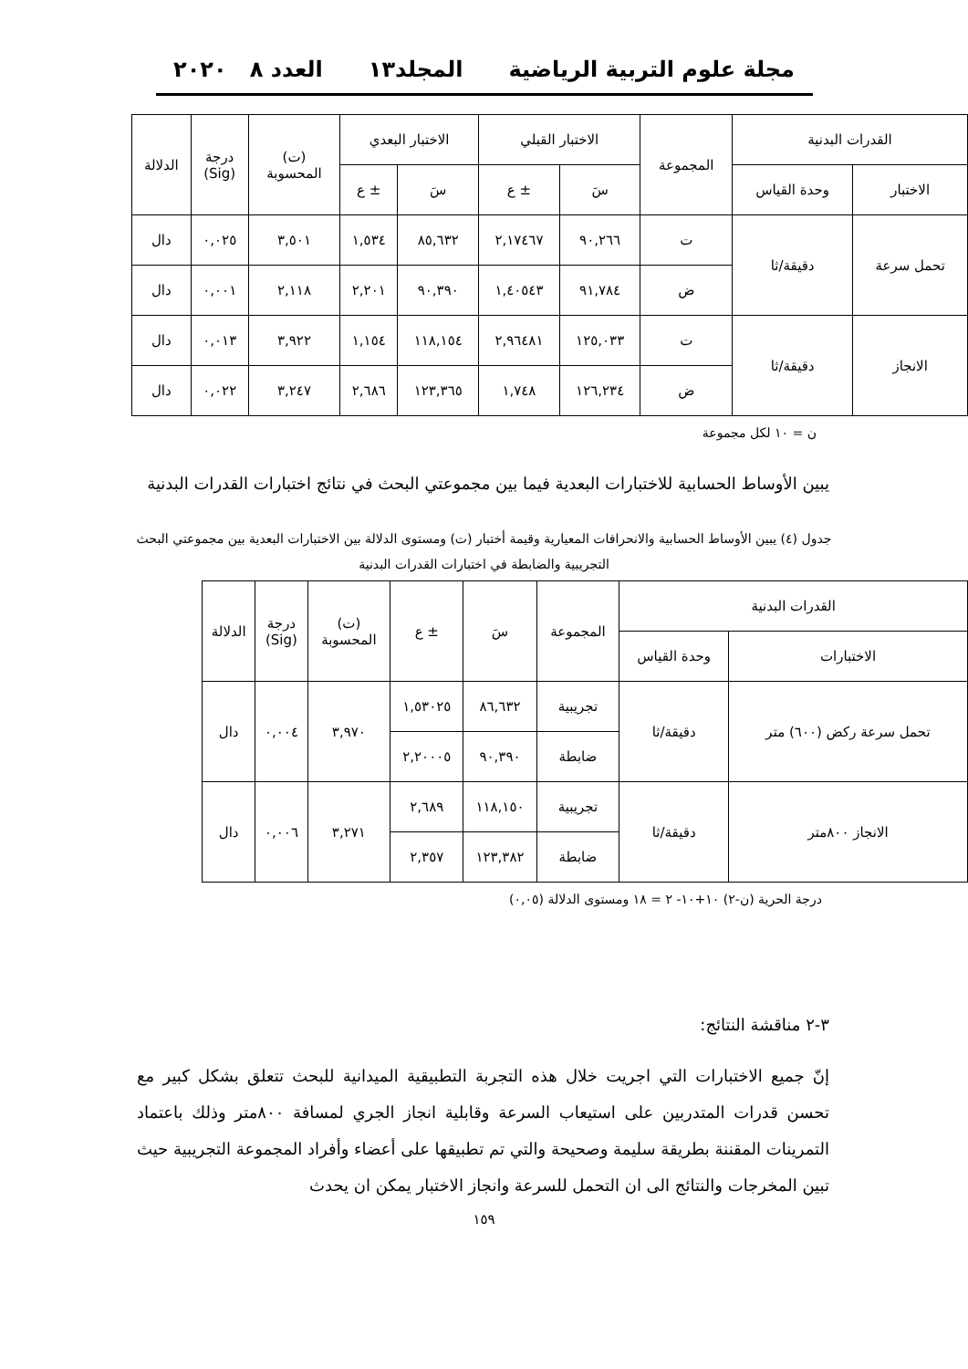مجلة علوم التربية الرياضية المجلد١٣ العدد ٨ ٢٠٢٠
| القدرات البدنية | | المجموعة | الاختبار القبلي | | الاختبار البعدي | | (ت) المحسوبة | درجة (Sig) | الدلالة |
| --- | --- | --- | --- | --- | --- | --- | --- | --- | --- |
| الاختبار | وحدة القياس | | سَ | ± ع | سَ | ± ع | | | |
| تحمل سرعة | دقيقة/ثا | ت | ٩٠,٢٦٦ | ٢,١٧٤٦٧ | ٨٥,٦٣٢ | ١,٥٣٤ | ٣,٥٠١ | ٠,٠٢٥ | دال |
| | | ض | ٩١,٧٨٤ | ١,٤٠٥٤٣ | ٩٠,٣٩٠ | ٢,٢٠١ | ٢,١١٨ | ٠,٠٠١ | دال |
| الانجاز | دقيقة/ثا | ت | ١٢٥,٠٣٣ | ٢,٩٦٤٨١ | ١١٨,١٥٤ | ١,١٥٤ | ٣,٩٢٢ | ٠,٠١٣ | دال |
| | | ض | ١٢٦,٢٣٤ | ١,٧٤٨ | ١٢٣,٣٦٥ | ٢,٦٨٦ | ٣,٢٤٧ | ٠,٠٢٢ | دال |
ن = ١٠ لكل مجموعة
يبين الأوساط الحسابية للاختبارات البعدية فيما بين مجموعتي البحث في نتائج اختبارات القدرات البدنية
جدول (٤) يبين الأوساط الحسابية والانحرافات المعيارية وقيمة أختبار (ت) ومستوى الدلالة بين الاختبارات البعدية بين مجموعتي البحث التجريبية والضابطة في اختبارات القدرات البدنية
| القدرات البدنية | | المجموعة | سَ | ± ع | (ت) المحسوبة | درجة (Sig) | الدلالة |
| --- | --- | --- | --- | --- | --- | --- | --- |
| الاختبارات | وحدة القياس | | | | | | |
| تحمل سرعة ركض (٦٠٠) متر | دقيقة/ثا | تجريبية | ٨٦,٦٣٢ | ١,٥٣٠٢٥ | ٣,٩٧٠ | ٠,٠٠٤ | دال |
| | | ضابطة | ٩٠,٣٩٠ | ٢,٢٠٠٠٥ | | | |
| الانجاز ٨٠٠متر | دقيقة/ثا | تجريبية | ١١٨,١٥٠ | ٢,٦٨٩ | ٣,٢٧١ | ٠,٠٠٦ | دال |
| | | ضابطة | ١٢٣,٣٨٢ | ٢,٣٥٧ | | | |
درجة الحرية (ن-٢) ١٠+١٠- ٢ = ١٨ ومستوى الدلالة (٠,٠٥)
٣-٢ مناقشة النتائج:
إنّ جميع الاختبارات التي اجريت خلال هذه التجربة التطبيقية الميدانية للبحث تتعلق بشكل كبير مع تحسن قدرات المتدربين على استيعاب السرعة وقابلية انجاز الجري لمسافة ٨٠٠متر وذلك باعتماد التمرينات المقننة بطريقة سليمة وصحيحة والتي تم تطبيقها على أعضاء وأفراد المجموعة التجريبية حيث تبين المخرجات والنتائج الى ان التحمل للسرعة وانجاز الاختبار يمكن ان يحدث
١٥٩